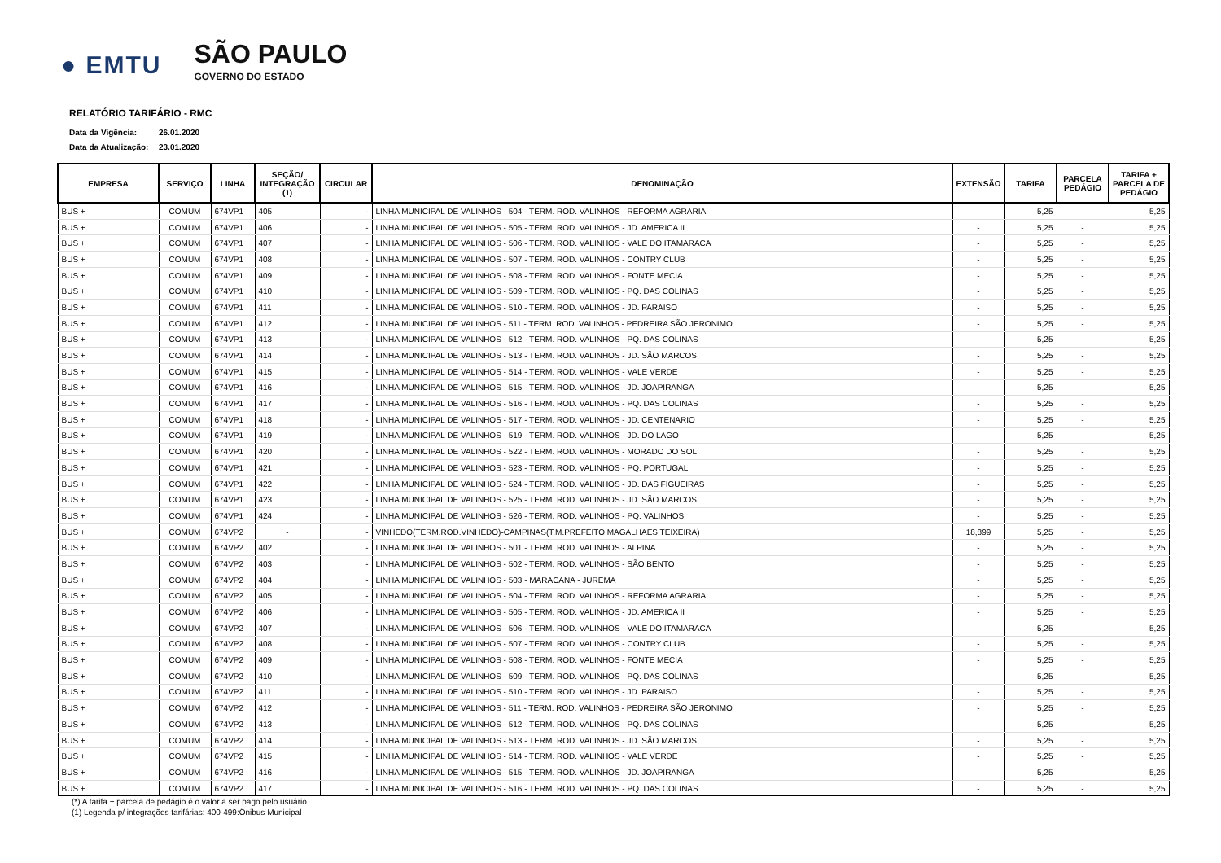● EMTU
SÃO PAULO
GOVERNO DO ESTADO
RELATÓRIO TARIFÁRIO - RMC
Data da Vigência: 26.01.2020
Data da Atualização: 23.01.2020
| EMPRESA | SERVIÇO | LINHA | SEÇÃO/ INTEGRAÇÃO (1) | CIRCULAR | DENOMINAÇÃO | EXTENSÃO | TARIFA | PARCELA PEDÁGIO | TARIFA + PARCELA DE PEDÁGIO |
| --- | --- | --- | --- | --- | --- | --- | --- | --- | --- |
| BUS + | COMUM | 674VP1 | 405 | - | LINHA MUNICIPAL DE VALINHOS - 504 - TERM. ROD. VALINHOS - REFORMA AGRARIA | - | 5,25 | - | 5,25 |
| BUS + | COMUM | 674VP1 | 406 | - | LINHA MUNICIPAL DE VALINHOS - 505 - TERM. ROD. VALINHOS - JD. AMERICA II | - | 5,25 | - | 5,25 |
| BUS + | COMUM | 674VP1 | 407 | - | LINHA MUNICIPAL DE VALINHOS - 506 - TERM. ROD. VALINHOS - VALE DO ITAMARACA | - | 5,25 | - | 5,25 |
| BUS + | COMUM | 674VP1 | 408 | - | LINHA MUNICIPAL DE VALINHOS - 507 - TERM. ROD. VALINHOS - CONTRY CLUB | - | 5,25 | - | 5,25 |
| BUS + | COMUM | 674VP1 | 409 | - | LINHA MUNICIPAL DE VALINHOS - 508 - TERM. ROD. VALINHOS - FONTE MECIA | - | 5,25 | - | 5,25 |
| BUS + | COMUM | 674VP1 | 410 | - | LINHA MUNICIPAL DE VALINHOS - 509 - TERM. ROD. VALINHOS - PQ. DAS COLINAS | - | 5,25 | - | 5,25 |
| BUS + | COMUM | 674VP1 | 411 | - | LINHA MUNICIPAL DE VALINHOS - 510 - TERM. ROD. VALINHOS - JD. PARAISO | - | 5,25 | - | 5,25 |
| BUS + | COMUM | 674VP1 | 412 | - | LINHA MUNICIPAL DE VALINHOS - 511 - TERM. ROD. VALINHOS - PEDREIRA SÃO JERONIMO | - | 5,25 | - | 5,25 |
| BUS + | COMUM | 674VP1 | 413 | - | LINHA MUNICIPAL DE VALINHOS - 512 - TERM. ROD. VALINHOS - PQ. DAS COLINAS | - | 5,25 | - | 5,25 |
| BUS + | COMUM | 674VP1 | 414 | - | LINHA MUNICIPAL DE VALINHOS - 513 - TERM. ROD. VALINHOS - JD. SÃO MARCOS | - | 5,25 | - | 5,25 |
| BUS + | COMUM | 674VP1 | 415 | - | LINHA MUNICIPAL DE VALINHOS - 514 - TERM. ROD. VALINHOS - VALE VERDE | - | 5,25 | - | 5,25 |
| BUS + | COMUM | 674VP1 | 416 | - | LINHA MUNICIPAL DE VALINHOS - 515 - TERM. ROD. VALINHOS - JD. JOAPIRANGA | - | 5,25 | - | 5,25 |
| BUS + | COMUM | 674VP1 | 417 | - | LINHA MUNICIPAL DE VALINHOS - 516 - TERM. ROD. VALINHOS - PQ. DAS COLINAS | - | 5,25 | - | 5,25 |
| BUS + | COMUM | 674VP1 | 418 | - | LINHA MUNICIPAL DE VALINHOS - 517 - TERM. ROD. VALINHOS - JD. CENTENARIO | - | 5,25 | - | 5,25 |
| BUS + | COMUM | 674VP1 | 419 | - | LINHA MUNICIPAL DE VALINHOS - 519 - TERM. ROD. VALINHOS - JD. DO LAGO | - | 5,25 | - | 5,25 |
| BUS + | COMUM | 674VP1 | 420 | - | LINHA MUNICIPAL DE VALINHOS - 522 - TERM. ROD. VALINHOS - MORADO DO SOL | - | 5,25 | - | 5,25 |
| BUS + | COMUM | 674VP1 | 421 | - | LINHA MUNICIPAL DE VALINHOS - 523 - TERM. ROD. VALINHOS - PQ. PORTUGAL | - | 5,25 | - | 5,25 |
| BUS + | COMUM | 674VP1 | 422 | - | LINHA MUNICIPAL DE VALINHOS - 524 - TERM. ROD. VALINHOS - JD. DAS FIGUEIRAS | - | 5,25 | - | 5,25 |
| BUS + | COMUM | 674VP1 | 423 | - | LINHA MUNICIPAL DE VALINHOS - 525 - TERM. ROD. VALINHOS - JD. SÃO MARCOS | - | 5,25 | - | 5,25 |
| BUS + | COMUM | 674VP1 | 424 | - | LINHA MUNICIPAL DE VALINHOS - 526 - TERM. ROD. VALINHOS - PQ. VALINHOS | - | 5,25 | - | 5,25 |
| BUS + | COMUM | 674VP2 | - | - | VINHEDO(TERM.ROD.VINHEDO)-CAMPINAS(T.M.PREFEITO MAGALHAES TEIXEIRA) | 18,899 | 5,25 | - | 5,25 |
| BUS + | COMUM | 674VP2 | 402 | - | LINHA MUNICIPAL DE VALINHOS - 501 - TERM. ROD. VALINHOS - ALPINA | - | 5,25 | - | 5,25 |
| BUS + | COMUM | 674VP2 | 403 | - | LINHA MUNICIPAL DE VALINHOS - 502 - TERM. ROD. VALINHOS - SÃO BENTO | - | 5,25 | - | 5,25 |
| BUS + | COMUM | 674VP2 | 404 | - | LINHA MUNICIPAL DE VALINHOS - 503 - MARACANA - JUREMA | - | 5,25 | - | 5,25 |
| BUS + | COMUM | 674VP2 | 405 | - | LINHA MUNICIPAL DE VALINHOS - 504 - TERM. ROD. VALINHOS - REFORMA AGRARIA | - | 5,25 | - | 5,25 |
| BUS + | COMUM | 674VP2 | 406 | - | LINHA MUNICIPAL DE VALINHOS - 505 - TERM. ROD. VALINHOS - JD. AMERICA II | - | 5,25 | - | 5,25 |
| BUS + | COMUM | 674VP2 | 407 | - | LINHA MUNICIPAL DE VALINHOS - 506 - TERM. ROD. VALINHOS - VALE DO ITAMARACA | - | 5,25 | - | 5,25 |
| BUS + | COMUM | 674VP2 | 408 | - | LINHA MUNICIPAL DE VALINHOS - 507 - TERM. ROD. VALINHOS - CONTRY CLUB | - | 5,25 | - | 5,25 |
| BUS + | COMUM | 674VP2 | 409 | - | LINHA MUNICIPAL DE VALINHOS - 508 - TERM. ROD. VALINHOS - FONTE MECIA | - | 5,25 | - | 5,25 |
| BUS + | COMUM | 674VP2 | 410 | - | LINHA MUNICIPAL DE VALINHOS - 509 - TERM. ROD. VALINHOS - PQ. DAS COLINAS | - | 5,25 | - | 5,25 |
| BUS + | COMUM | 674VP2 | 411 | - | LINHA MUNICIPAL DE VALINHOS - 510 - TERM. ROD. VALINHOS - JD. PARAISO | - | 5,25 | - | 5,25 |
| BUS + | COMUM | 674VP2 | 412 | - | LINHA MUNICIPAL DE VALINHOS - 511 - TERM. ROD. VALINHOS - PEDREIRA SÃO JERONIMO | - | 5,25 | - | 5,25 |
| BUS + | COMUM | 674VP2 | 413 | - | LINHA MUNICIPAL DE VALINHOS - 512 - TERM. ROD. VALINHOS - PQ. DAS COLINAS | - | 5,25 | - | 5,25 |
| BUS + | COMUM | 674VP2 | 414 | - | LINHA MUNICIPAL DE VALINHOS - 513 - TERM. ROD. VALINHOS - JD. SÃO MARCOS | - | 5,25 | - | 5,25 |
| BUS + | COMUM | 674VP2 | 415 | - | LINHA MUNICIPAL DE VALINHOS - 514 - TERM. ROD. VALINHOS - VALE VERDE | - | 5,25 | - | 5,25 |
| BUS + | COMUM | 674VP2 | 416 | - | LINHA MUNICIPAL DE VALINHOS - 515 - TERM. ROD. VALINHOS - JD. JOAPIRANGA | - | 5,25 | - | 5,25 |
| BUS + | COMUM | 674VP2 | 417 | - | LINHA MUNICIPAL DE VALINHOS - 516 - TERM. ROD. VALINHOS - PQ. DAS COLINAS | - | 5,25 | - | 5,25 |
(*) A tarifa + parcela de pedágio é o valor a ser pago pelo usuário
(1) Legenda p/ integrações tarifárias: 400-499:Ônibus Municipal